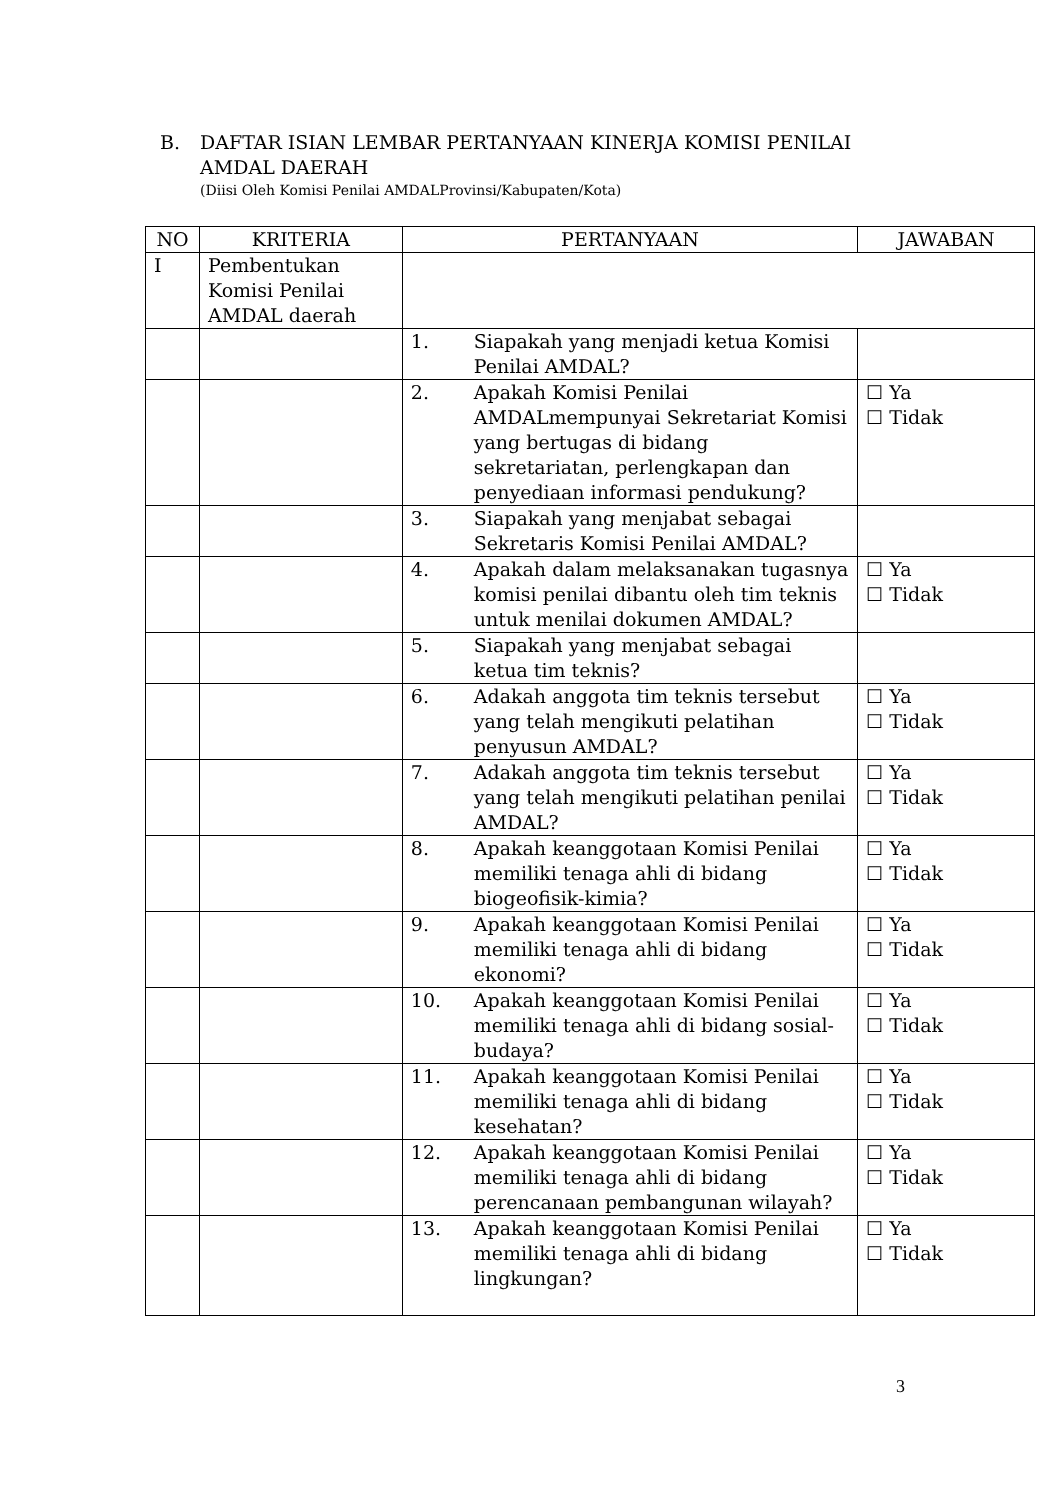B. DAFTAR ISIAN LEMBAR PERTANYAAN KINERJA KOMISI PENILAI
AMDAL DAERAH
(Diisi Oleh Komisi Penilai AMDALProvinsi/Kabupaten/Kota)
| NO | KRITERIA | PERTANYAAN | JAWABAN |
| --- | --- | --- | --- |
| I | Pembentukan Komisi Penilai AMDAL daerah | | |
| | | 1. Siapakah yang menjadi ketua Komisi Penilai AMDAL? | |
| | | 2. Apakah Komisi Penilai AMDALmempunyai Sekretariat Komisi yang bertugas di bidang sekretariatan, perlengkapan dan penyediaan informasi pendukung? | ☐ Ya ☐ Tidak |
| | | 3. Siapakah yang menjabat sebagai Sekretaris Komisi Penilai AMDAL? | |
| | | 4. Apakah dalam melaksanakan tugasnya komisi penilai dibantu oleh tim teknis untuk menilai dokumen AMDAL? | ☐ Ya ☐ Tidak |
| | | 5. Siapakah yang menjabat sebagai ketua tim teknis? | |
| | | 6. Adakah anggota tim teknis tersebut yang telah mengikuti pelatihan penyusun AMDAL? | ☐ Ya ☐ Tidak |
| | | 7. Adakah anggota tim teknis tersebut yang telah mengikuti pelatihan penilai AMDAL? | ☐ Ya ☐ Tidak |
| | | 8. Apakah keanggotaan Komisi Penilai memiliki tenaga ahli di bidang biogeofisik-kimia? | ☐ Ya ☐ Tidak |
| | | 9. Apakah keanggotaan Komisi Penilai memiliki tenaga ahli di bidang ekonomi? | ☐ Ya ☐ Tidak |
| | | 10. Apakah keanggotaan Komisi Penilai memiliki tenaga ahli di bidang sosial-budaya? | ☐ Ya ☐ Tidak |
| | | 11. Apakah keanggotaan Komisi Penilai memiliki tenaga ahli di bidang kesehatan? | ☐ Ya ☐ Tidak |
| | | 12. Apakah keanggotaan Komisi Penilai memiliki tenaga ahli di bidang perencanaan pembangunan wilayah? | ☐ Ya ☐ Tidak |
| | | 13. Apakah keanggotaan Komisi Penilai memiliki tenaga ahli di bidang lingkungan? | ☐ Ya ☐ Tidak |
3